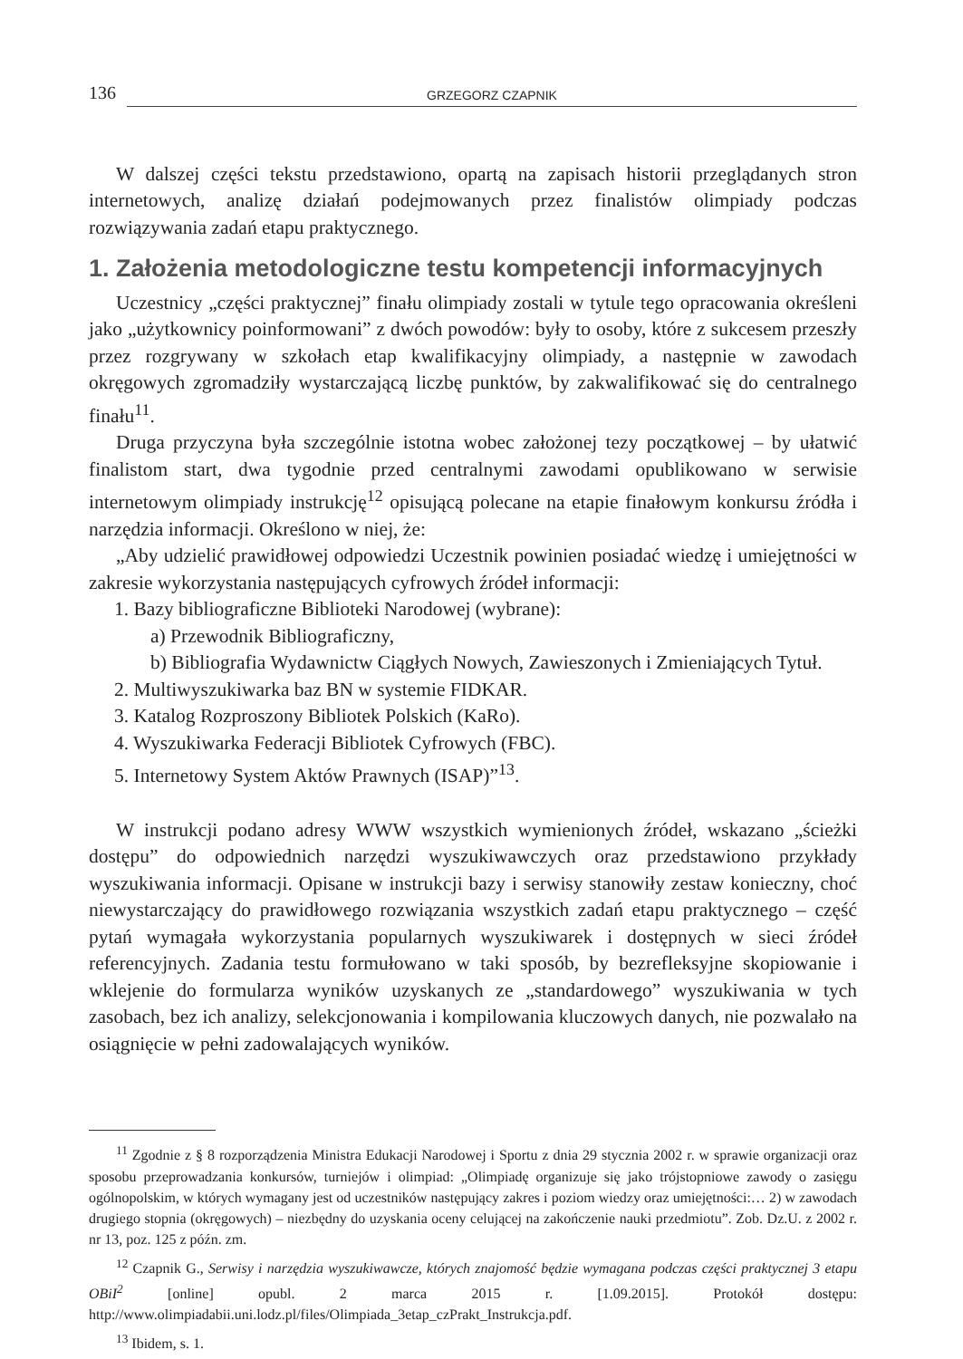136 GRZEGORZ CZAPNIK
W dalszej części tekstu przedstawiono, opartą na zapisach historii przeglądanych stron internetowych, analizę działań podejmowanych przez finalistów olimpiady podczas rozwiązywania zadań etapu praktycznego.
1. Założenia metodologiczne testu kompetencji informacyjnych
Uczestnicy „części praktycznej” finału olimpiady zostali w tytule tego opracowania określeni jako „użytkownicy poinformowani” z dwóch powodów: były to osoby, które z sukcesem przeszły przez rozgrywany w szkołach etap kwalifikacyjny olimpiady, a następnie w zawodach okręgowych zgromadziły wystarczającą liczbę punktów, by zakwalifikować się do centralnego finału<sup>11</sup>.
Druga przyczyna była szczególnie istotna wobec założonej tezy początkowej – by ułatwić finalistom start, dwa tygodnie przed centralnymi zawodami opublikowano w serwisie internetowym olimpiady instrukcję<sup>12</sup> opisującą polecane na etapie finałowym konkursu źródła i narzędzia informacji. Określono w niej, że:
„Aby udzielić prawidłowej odpowiedzi Uczestnik powinien posiadać wiedzę i umiejętności w zakresie wykorzystania następujących cyfrowych źródeł informacji:
1. Bazy bibliograficzne Biblioteki Narodowej (wybrane):
a) Przewodnik Bibliograficzny,
b) Bibliografia Wydawnictw Ciągłych Nowych, Zawieszonych i Zmieniających Tytuł.
2. Multiwyszukiwarka baz BN w systemie FIDKAR.
3. Katalog Rozproszony Bibliotek Polskich (KaRo).
4. Wyszukiwarka Federacji Bibliotek Cyfrowych (FBC).
5. Internetowy System Aktów Prawnych (ISAP)”<sup>13</sup>.
W instrukcji podano adresy WWW wszystkich wymienionych źródeł, wskazano „ścieżki dostępu” do odpowiednich narzędzi wyszukiwawczych oraz przedstawiono przykłady wyszukiwania informacji. Opisane w instrukcji bazy i serwisy stanowiły zestaw konieczny, choć niewystarczający do prawidłowego rozwiązania wszystkich zadań etapu praktycznego – część pytań wymagała wykorzystania popularnych wyszukiwarek i dostępnych w sieci źródeł referencyjnych. Zadania testu formułowano w taki sposób, by bezrefleksyjne skopiowanie i wklejenie do formularza wyników uzyskanych ze „standardowego” wyszukiwania w tych zasobach, bez ich analizy, selekcjonowania i kompilowania kluczowych danych, nie pozwalało na osiągnięcie w pełni zadowalających wyników.
<sup>11</sup> Zgodnie z § 8 rozporządzenia Ministra Edukacji Narodowej i Sportu z dnia 29 stycznia 2002 r. w sprawie organizacji oraz sposobu przeprowadzania konkursów, turniejów i olimpiad: „Olimpiadę organizuje się jako trójstopniowe zawody o zasięgu ogólnopolskim, w których wymagany jest od uczestników następujący zakres i poziom wiedzy oraz umiejętności:… 2) w zawodach drugiego stopnia (okręgowych) – niezbędny do uzyskania oceny celującej na zakończenie nauki przedmiotu”. Zob. Dz.U. z 2002 r. nr 13, poz. 125 z późn. zm.
<sup>12</sup> Czapnik G., Serwisy i narzędzia wyszukiwawcze, których znajomość będzie wymagana podczas części praktycznej 3 etapu OBiI<sup>2</sup> [online] opubl. 2 marca 2015 r. [1.09.2015]. Protokół dostępu: http://www.olimpiadabii.uni.lodz.pl/files/Olimpiada_3etap_czPrakt_Instrukcja.pdf.
<sup>13</sup> Ibidem, s. 1.